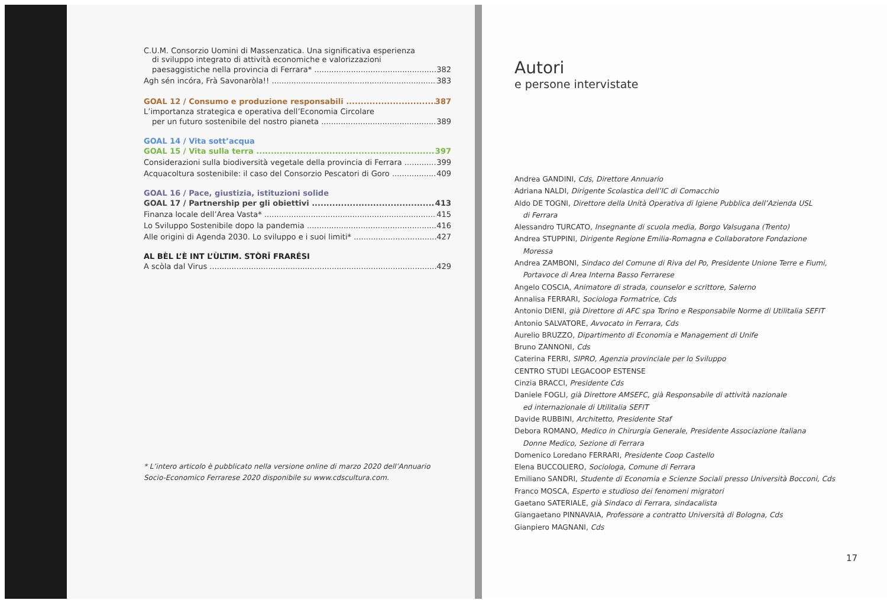C.U.M. Consorzio Uomini di Massenzatica. Una significativa esperienza
di sviluppo integrato di attività economiche e valorizzazioni
paesaggistiche nella provincia di Ferrara* 382
Agh sén incóra, Frà Savonaròla!! 383
GOAL 12 / Consumo e produzione responsabili 387
L’importanza strategica e operativa dell’Economia Circolare
per un futuro sostenibile del nostro pianeta 389
GOAL 14 / Vita sott’acqua
GOAL 15 / Vita sulla terra 397
Considerazioni sulla biodiversità vegetale della provincia di Ferrara 399
Acquacoltura sostenibile: il caso del Consorzio Pescatori di Goro 409
GOAL 16 / Pace, giustizia, istituzioni solide
GOAL 17 / Partnership per gli obiettivi 413
Finanza locale dell’Area Vasta* 415
Lo Sviluppo Sostenibile dopo la pandemia 416
Alle origini di Agenda 2030. Lo sviluppo e i suoi limiti* 427
AL BÈL L’È INT L’ÙLTIM. STÒRÎ FRARÉSI
A scòla dal Virus 429
* L’intero articolo è pubblicato nella versione online di marzo 2020 dell’Annuario Socio-Economico Ferrarese 2020 disponibile su www.cdscultura.com.
Autori
e persone intervistate
Andrea GANDINI, Cds, Direttore Annuario
Adriana NALDI, Dirigente Scolastica dell’IC di Comacchio
Aldo DE TOGNI, Direttore della Unità Operativa di Igiene Pubblica dell’Azienda USL
di Ferrara
Alessandro TURCATO, Insegnante di scuola media, Borgo Valsugana (Trento)
Andrea STUPPINI, Dirigente Regione Emilia-Romagna e Collaboratore Fondazione
Moressa
Andrea ZAMBONI, Sindaco del Comune di Riva del Po, Presidente Unione Terre e Fiumi,
Portavoce di Area Interna Basso Ferrarese
Angelo COSCIA, Animatore di strada, counselor e scrittore, Salerno
Annalisa FERRARI, Sociologa Formatrice, Cds
Antonio DIENI, già Direttore di AFC spa Torino e Responsabile Norme di Utilitalia SEFIT
Antonio SALVATORE, Avvocato in Ferrara, Cds
Aurelio BRUZZO, Dipartimento di Economia e Management di Unife
Bruno ZANNONI, Cds
Caterina FERRI, SIPRO, Agenzia provinciale per lo Sviluppo
CENTRO STUDI LEGACOOP ESTENSE
Cinzia BRACCI, Presidente Cds
Daniele FOGLI, già Direttore AMSEFC, già Responsabile di attività nazionale
ed internazionale di Utilitalia SEFIT
Davide RUBBINI, Architetto, Presidente Staf
Debora ROMANO, Medico in Chirurgia Generale, Presidente Associazione Italiana
Donne Medico, Sezione di Ferrara
Domenico Loredano FERRARI, Presidente Coop Castello
Elena BUCCOLIERO, Sociologa, Comune di Ferrara
Emiliano SANDRI, Studente di Economia e Scienze Sociali presso Università Bocconi, Cds
Franco MOSCA, Esperto e studioso dei fenomeni migratori
Gaetano SATERIALE, già Sindaco di Ferrara, sindacalista
Giangaetano PINNAVAIA, Professore a contratto Università di Bologna, Cds
Gianpiero MAGNANI, Cds
17